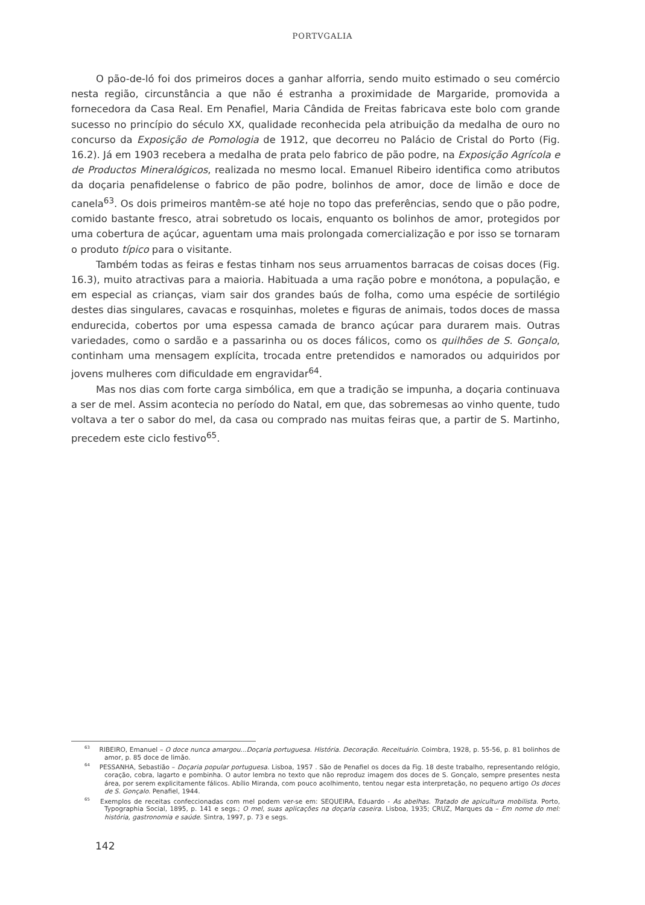PORTVGALIA
O pão-de-ló foi dos primeiros doces a ganhar alforria, sendo muito estimado o seu comércio nesta região, circunstância a que não é estranha a proximidade de Margaride, promovida a fornecedora da Casa Real. Em Penafiel, Maria Cândida de Freitas fabricava este bolo com grande sucesso no princípio do século XX, qualidade reconhecida pela atribuição da medalha de ouro no concurso da Exposição de Pomologia de 1912, que decorreu no Palácio de Cristal do Porto (Fig. 16.2). Já em 1903 recebera a medalha de prata pelo fabrico de pão podre, na Exposição Agrícola e de Productos Mineralógicos, realizada no mesmo local. Emanuel Ribeiro identifica como atributos da doçaria penafidelense o fabrico de pão podre, bolinhos de amor, doce de limão e doce de canela<sup>63</sup>. Os dois primeiros mantêm-se até hoje no topo das preferências, sendo que o pão podre, comido bastante fresco, atrai sobretudo os locais, enquanto os bolinhos de amor, protegidos por uma cobertura de açúcar, aguentam uma mais prolongada comercialização e por isso se tornaram o produto típico para o visitante.
Também todas as feiras e festas tinham nos seus arruamentos barracas de coisas doces (Fig. 16.3), muito atractivas para a maioria. Habituada a uma ração pobre e monótona, a população, e em especial as crianças, viam sair dos grandes baús de folha, como uma espécie de sortilégio destes dias singulares, cavacas e rosquinhas, moletes e figuras de animais, todos doces de massa endurecida, cobertos por uma espessa camada de branco açúcar para durarem mais. Outras variedades, como o sardão e a passarinha ou os doces fálicos, como os quilhões de S. Gonçalo, continham uma mensagem explícita, trocada entre pretendidos e namorados ou adquiridos por jovens mulheres com dificuldade em engravidar<sup>64</sup>.
Mas nos dias com forte carga simbólica, em que a tradição se impunha, a doçaria continuava a ser de mel. Assim acontecia no período do Natal, em que, das sobremesas ao vinho quente, tudo voltava a ter o sabor do mel, da casa ou comprado nas muitas feiras que, a partir de S. Martinho, precedem este ciclo festivo<sup>65</sup>.
<sup>63</sup> RIBEIRO, Emanuel – O doce nunca amargou...Doçaria portuguesa. História. Decoração. Receituário. Coimbra, 1928, p. 55-56, p. 81 bolinhos de amor, p. 85 doce de limão.
<sup>64</sup> PESSANHA, Sebastião – Doçaria popular portuguesa. Lisboa, 1957 . São de Penafiel os doces da Fig. 18 deste trabalho, representando relógio, coração, cobra, lagarto e pombinha. O autor lembra no texto que não reproduz imagem dos doces de S. Gonçalo, sempre presentes nesta área, por serem explicitamente fálicos. Abílio Miranda, com pouco acolhimento, tentou negar esta interpretação, no pequeno artigo Os doces de S. Gonçalo. Penafiel, 1944.
<sup>65</sup> Exemplos de receitas confeccionadas com mel podem ver-se em: SEQUEIRA, Eduardo - As abelhas. Tratado de apicultura mobilista. Porto, Typographia Social, 1895, p. 141 e segs.; O mel, suas aplicações na doçaria caseira. Lisboa, 1935; CRUZ, Marques da – Em nome do mel: história, gastronomia e saúde. Sintra, 1997, p. 73 e segs.
142